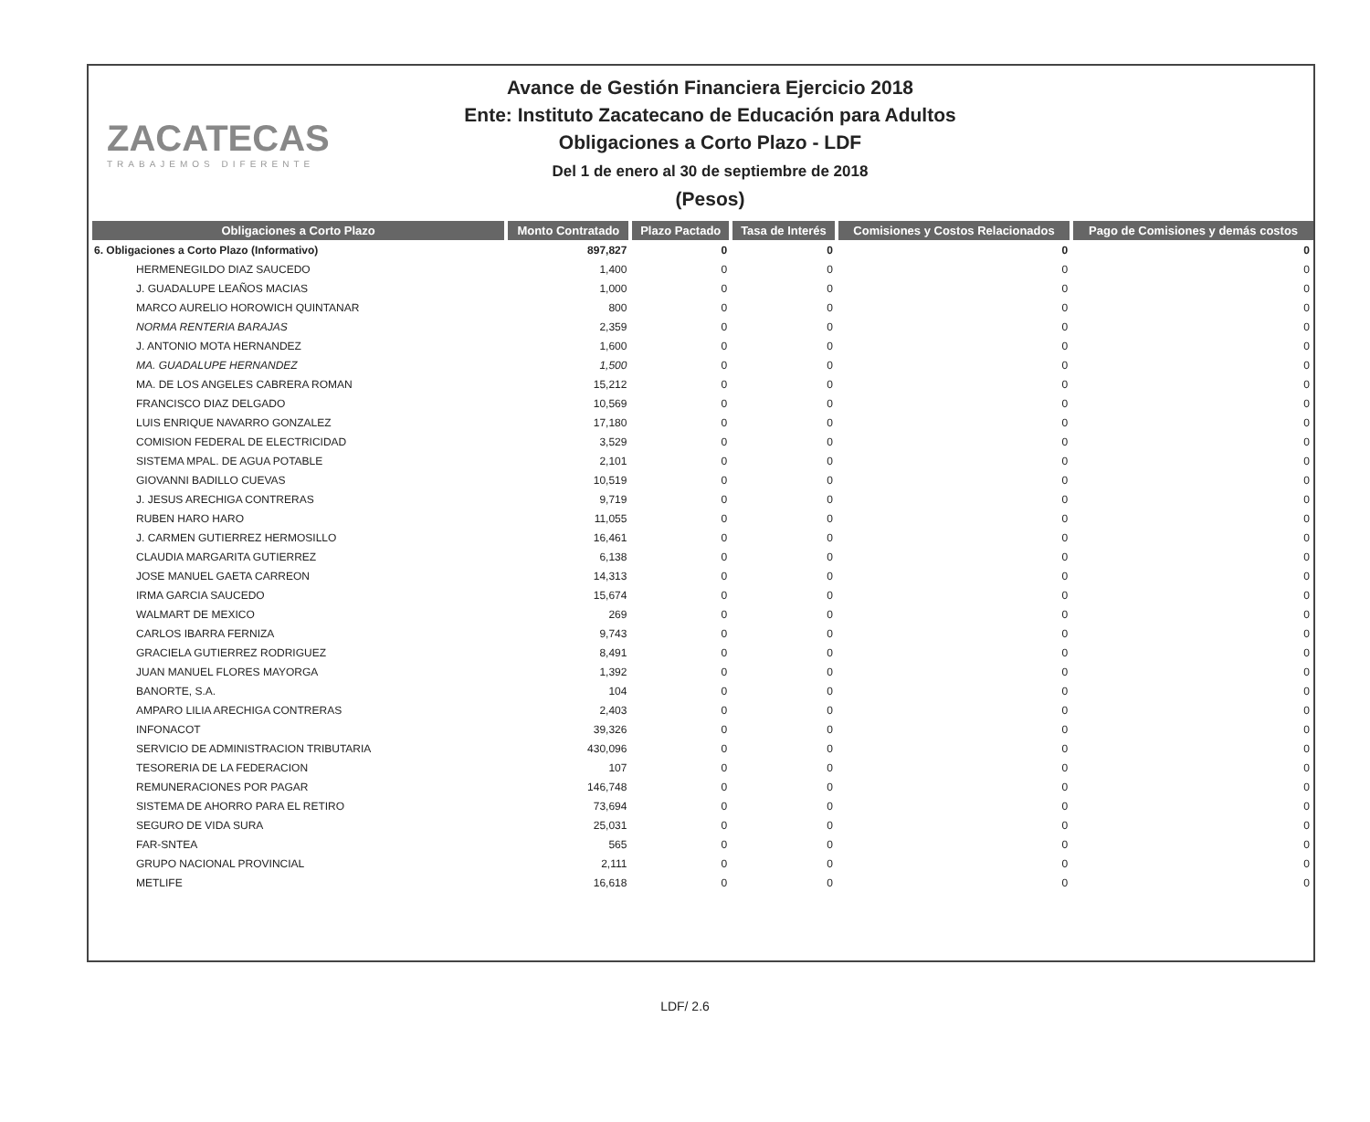ZACATECAS
TRABAJEMOS DIFERENTE
Avance de Gestión Financiera Ejercicio 2018
Ente: Instituto Zacatecano de Educación para Adultos
Obligaciones a Corto Plazo - LDF
Del 1 de enero al 30 de septiembre de 2018
(Pesos)
| Obligaciones a Corto Plazo | Monto Contratado | Plazo Pactado | Tasa de Interés | Comisiones y Costos Relacionados | Pago de Comisiones y demás costos |
| --- | --- | --- | --- | --- | --- |
| 6. Obligaciones a Corto Plazo (Informativo) | 897,827 | 0 | 0 | 0 | 0 |
| HERMENEGILDO DIAZ SAUCEDO | 1,400 | 0 | 0 | 0 | 0 |
| J. GUADALUPE LEAÑOS MACIAS | 1,000 | 0 | 0 | 0 | 0 |
| MARCO AURELIO HOROWICH QUINTANAR | 800 | 0 | 0 | 0 | 0 |
| NORMA RENTERIA BARAJAS | 2,359 | 0 | 0 | 0 | 0 |
| J. ANTONIO MOTA HERNANDEZ | 1,600 | 0 | 0 | 0 | 0 |
| MA. GUADALUPE HERNANDEZ | 1,500 | 0 | 0 | 0 | 0 |
| MA. DE LOS ANGELES CABRERA ROMAN | 15,212 | 0 | 0 | 0 | 0 |
| FRANCISCO DIAZ DELGADO | 10,569 | 0 | 0 | 0 | 0 |
| LUIS ENRIQUE NAVARRO GONZALEZ | 17,180 | 0 | 0 | 0 | 0 |
| COMISION FEDERAL DE ELECTRICIDAD | 3,529 | 0 | 0 | 0 | 0 |
| SISTEMA MPAL. DE AGUA POTABLE | 2,101 | 0 | 0 | 0 | 0 |
| GIOVANNI BADILLO CUEVAS | 10,519 | 0 | 0 | 0 | 0 |
| J. JESUS ARECHIGA CONTRERAS | 9,719 | 0 | 0 | 0 | 0 |
| RUBEN HARO HARO | 11,055 | 0 | 0 | 0 | 0 |
| J. CARMEN GUTIERREZ HERMOSILLO | 16,461 | 0 | 0 | 0 | 0 |
| CLAUDIA MARGARITA GUTIERREZ | 6,138 | 0 | 0 | 0 | 0 |
| JOSE MANUEL GAETA CARREON | 14,313 | 0 | 0 | 0 | 0 |
| IRMA GARCIA SAUCEDO | 15,674 | 0 | 0 | 0 | 0 |
| WALMART DE MEXICO | 269 | 0 | 0 | 0 | 0 |
| CARLOS IBARRA FERNIZA | 9,743 | 0 | 0 | 0 | 0 |
| GRACIELA GUTIERREZ RODRIGUEZ | 8,491 | 0 | 0 | 0 | 0 |
| JUAN MANUEL FLORES MAYORGA | 1,392 | 0 | 0 | 0 | 0 |
| BANORTE, S.A. | 104 | 0 | 0 | 0 | 0 |
| AMPARO LILIA ARECHIGA CONTRERAS | 2,403 | 0 | 0 | 0 | 0 |
| INFONACOT | 39,326 | 0 | 0 | 0 | 0 |
| SERVICIO DE ADMINISTRACION TRIBUTARIA | 430,096 | 0 | 0 | 0 | 0 |
| TESORERIA DE LA FEDERACION | 107 | 0 | 0 | 0 | 0 |
| REMUNERACIONES POR PAGAR | 146,748 | 0 | 0 | 0 | 0 |
| SISTEMA DE AHORRO PARA EL RETIRO | 73,694 | 0 | 0 | 0 | 0 |
| SEGURO DE VIDA SURA | 25,031 | 0 | 0 | 0 | 0 |
| FAR-SNTEA | 565 | 0 | 0 | 0 | 0 |
| GRUPO NACIONAL PROVINCIAL | 2,111 | 0 | 0 | 0 | 0 |
| METLIFE | 16,618 | 0 | 0 | 0 | 0 |
LDF/ 2.6